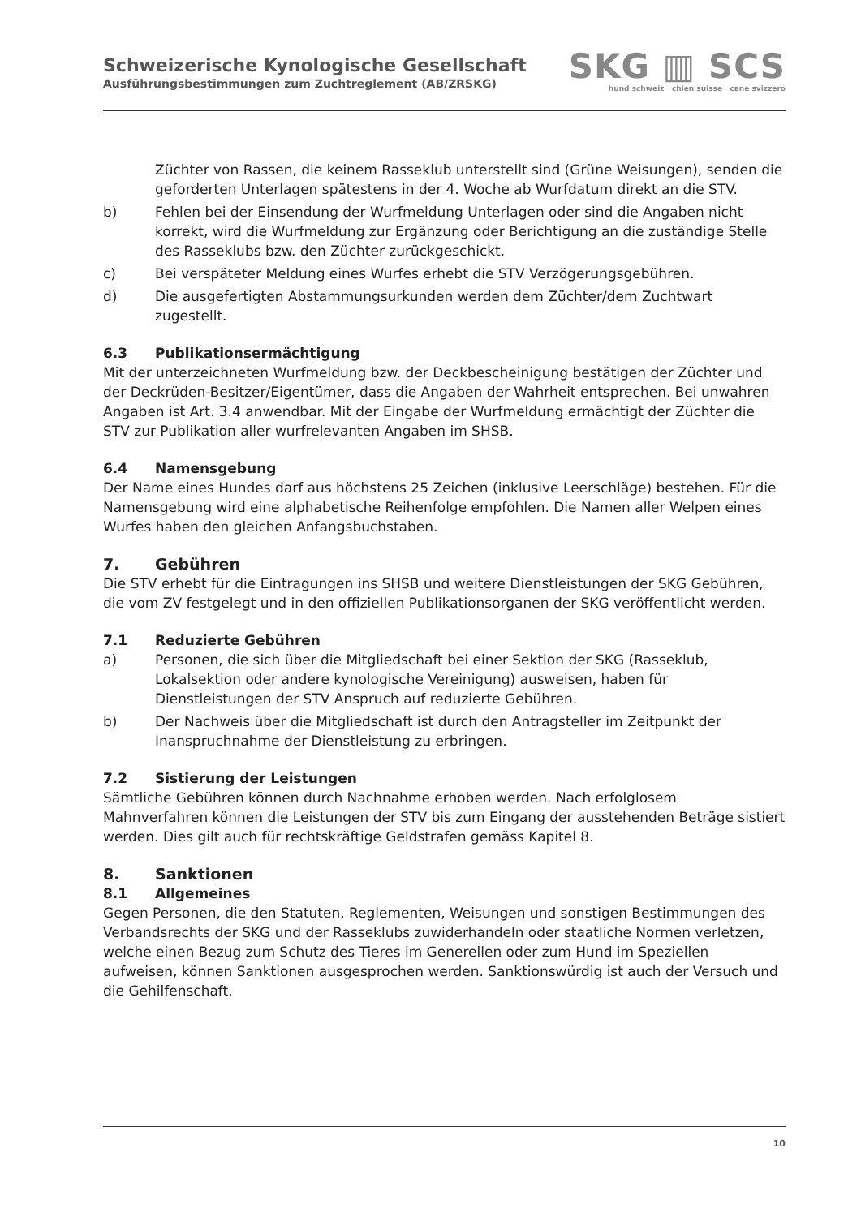Schweizerische Kynologische Gesellschaft
Ausführungsbestimmungen zum Zuchtreglement (AB/ZRSKG)
SKG ▥ SCS
hund schweiz chien suisse cane svizzero
Züchter von Rassen, die keinem Rasseklub unterstellt sind (Grüne Weisungen), senden die geforderten Unterlagen spätestens in der 4. Woche ab Wurfdatum direkt an die STV.
b) Fehlen bei der Einsendung der Wurfmeldung Unterlagen oder sind die Angaben nicht korrekt, wird die Wurfmeldung zur Ergänzung oder Berichtigung an die zuständige Stelle des Rasseklubs bzw. den Züchter zurückgeschickt.
c) Bei verspäteter Meldung eines Wurfes erhebt die STV Verzögerungsgebühren.
d) Die ausgefertigten Abstammungsurkunden werden dem Züchter/dem Zuchtwart zugestellt.
6.3 Publikationsermächtigung
Mit der unterzeichneten Wurfmeldung bzw. der Deckbescheinigung bestätigen der Züchter und der Deckrüden-Besitzer/Eigentümer, dass die Angaben der Wahrheit entsprechen. Bei unwahren Angaben ist Art. 3.4 anwendbar. Mit der Eingabe der Wurfmeldung ermächtigt der Züchter die STV zur Publikation aller wurfrelevanten Angaben im SHSB.
6.4 Namensgebung
Der Name eines Hundes darf aus höchstens 25 Zeichen (inklusive Leerschläge) bestehen. Für die Namensgebung wird eine alphabetische Reihenfolge empfohlen. Die Namen aller Welpen eines Wurfes haben den gleichen Anfangsbuchstaben.
7. Gebühren
Die STV erhebt für die Eintragungen ins SHSB und weitere Dienstleistungen der SKG Gebühren, die vom ZV festgelegt und in den offiziellen Publikationsorganen der SKG veröffentlicht werden.
7.1 Reduzierte Gebühren
a) Personen, die sich über die Mitgliedschaft bei einer Sektion der SKG (Rasseklub, Lokalsektion oder andere kynologische Vereinigung) ausweisen, haben für Dienstleistungen der STV Anspruch auf reduzierte Gebühren.
b) Der Nachweis über die Mitgliedschaft ist durch den Antragsteller im Zeitpunkt der Inanspruchnahme der Dienstleistung zu erbringen.
7.2 Sistierung der Leistungen
Sämtliche Gebühren können durch Nachnahme erhoben werden. Nach erfolglosem Mahnverfahren können die Leistungen der STV bis zum Eingang der ausstehenden Beträge sistiert werden. Dies gilt auch für rechtskräftige Geldstrafen gemäss Kapitel 8.
8. Sanktionen
8.1 Allgemeines
Gegen Personen, die den Statuten, Reglementen, Weisungen und sonstigen Bestimmungen des Verbandsrechts der SKG und der Rasseklubs zuwiderhandeln oder staatliche Normen verletzen, welche einen Bezug zum Schutz des Tieres im Generellen oder zum Hund im Speziellen aufweisen, können Sanktionen ausgesprochen werden. Sanktionswürdig ist auch der Versuch und die Gehilfenschaft.
10